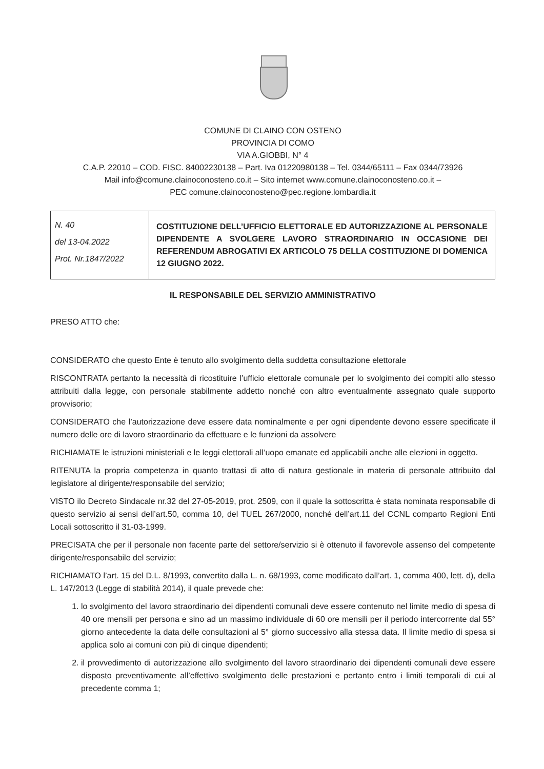COMUNE DI CLAINO CON OSTENO
PROVINCIA DI COMO
VIA A.GIOBBI, N° 4
C.A.P. 22010 – COD. FISC. 84002230138 – Part. Iva 01220980138 – Tel. 0344/65111 – Fax 0344/73926
Mail info@comune.clainoconosteno.co.it – Sito internet www.comune.clainoconosteno.co.it –
PEC comune.clainoconosteno@pec.regione.lombardia.it
| N. 40 del 13-04.2022 Prot. Nr.1847/2022 | COSTITUZIONE DELL’UFFICIO ELETTORALE ED AUTORIZZAZIONE AL PERSONALE DIPENDENTE A SVOLGERE LAVORO STRAORDINARIO IN OCCASIONE DEI REFERENDUM ABROGATIVI EX ARTICOLO 75 DELLA COSTITUZIONE DI DOMENICA 12 GIUGNO 2022. |
IL RESPONSABILE DEL SERVIZIO AMMINISTRATIVO
PRESO ATTO che:
CONSIDERATO che questo Ente è tenuto allo svolgimento della suddetta consultazione elettorale
RISCONTRATA pertanto la necessità di ricostituire l’ufficio elettorale comunale per lo svolgimento dei compiti allo stesso attribuiti dalla legge, con personale stabilmente addetto nonché con altro eventualmente assegnato quale supporto provvisorio;
CONSIDERATO che l’autorizzazione deve essere data nominalmente e per ogni dipendente devono essere specificate il numero delle ore di lavoro straordinario da effettuare e le funzioni da assolvere
RICHIAMATE le istruzioni ministeriali e le leggi elettorali all’uopo emanate ed applicabili anche alle elezioni in oggetto.
RITENUTA la propria competenza in quanto trattasi di atto di natura gestionale in materia di personale attribuito dal legislatore al dirigente/responsabile del servizio;
VISTO ilo Decreto Sindacale nr.32 del 27-05-2019, prot. 2509, con il quale la sottoscritta è stata nominata responsabile di questo servizio ai sensi dell’art.50, comma 10, del TUEL 267/2000, nonché dell’art.11 del CCNL comparto Regioni Enti Locali sottoscritto il 31-03-1999.
PRECISATA che per il personale non facente parte del settore/servizio si è ottenuto il favorevole assenso del competente dirigente/responsabile del servizio;
RICHIAMATO l’art. 15 del D.L. 8/1993, convertito dalla L. n. 68/1993, come modificato dall’art. 1, comma 400, lett. d), della L. 147/2013 (Legge di stabilità 2014), il quale prevede che:
1. lo svolgimento del lavoro straordinario dei dipendenti comunali deve essere contenuto nel limite medio di spesa di 40 ore mensili per persona e sino ad un massimo individuale di 60 ore mensili per il periodo intercorrente dal 55° giorno antecedente la data delle consultazioni al 5° giorno successivo alla stessa data. Il limite medio di spesa si applica solo ai comuni con più di cinque dipendenti;
2. il provvedimento di autorizzazione allo svolgimento del lavoro straordinario dei dipendenti comunali deve essere disposto preventivamente all’effettivo svolgimento delle prestazioni e pertanto entro i limiti temporali di cui al precedente comma 1;